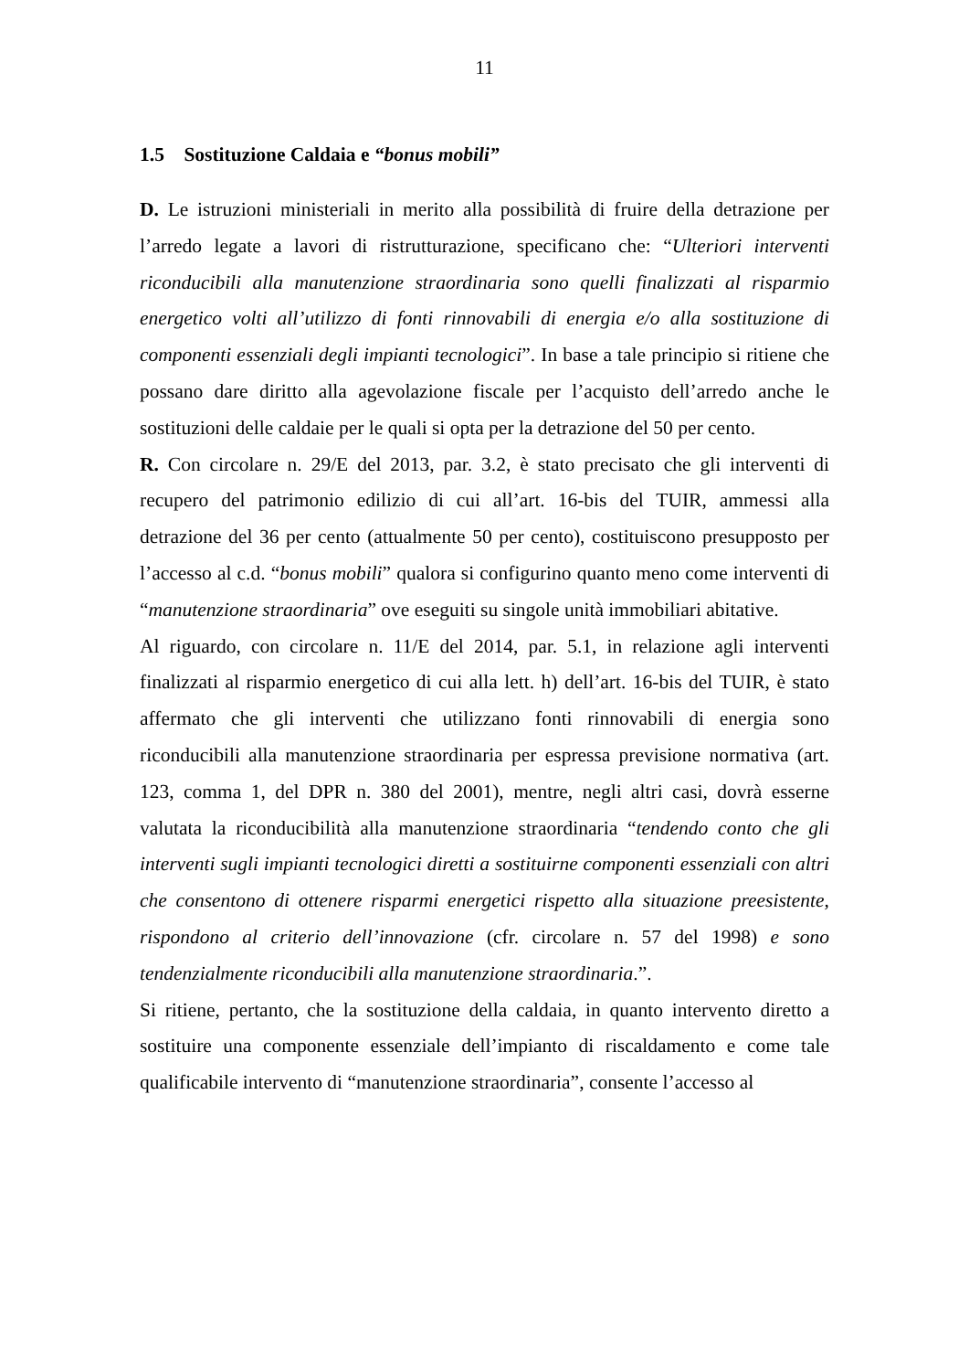11
1.5 Sostituzione Caldaia e “bonus mobili”
D. Le istruzioni ministeriali in merito alla possibilità di fruire della detrazione per l’arredo legate a lavori di ristrutturazione, specificano che: “Ulteriori interventi riconducibili alla manutenzione straordinaria sono quelli finalizzati al risparmio energetico volti all’utilizzo di fonti rinnovabili di energia e/o alla sostituzione di componenti essenziali degli impianti tecnologici”. In base a tale principio si ritiene che possano dare diritto alla agevolazione fiscale per l’acquisto dell’arredo anche le sostituzioni delle caldaie per le quali si opta per la detrazione del 50 per cento.
R. Con circolare n. 29/E del 2013, par. 3.2, è stato precisato che gli interventi di recupero del patrimonio edilizio di cui all’art. 16-bis del TUIR, ammessi alla detrazione del 36 per cento (attualmente 50 per cento), costituiscono presupposto per l’accesso al c.d. “bonus mobili” qualora si configurino quanto meno come interventi di “manutenzione straordinaria” ove eseguiti su singole unità immobiliari abitative.
Al riguardo, con circolare n. 11/E del 2014, par. 5.1, in relazione agli interventi finalizzati al risparmio energetico di cui alla lett. h) dell’art. 16-bis del TUIR, è stato affermato che gli interventi che utilizzano fonti rinnovabili di energia sono riconducibili alla manutenzione straordinaria per espressa previsione normativa (art. 123, comma 1, del DPR n. 380 del 2001), mentre, negli altri casi, dovrà esserne valutata la riconducibilità alla manutenzione straordinaria “tendendo conto che gli interventi sugli impianti tecnologici diretti a sostituirne componenti essenziali con altri che consentono di ottenere risparmi energetici rispetto alla situazione preesistente, rispondono al criterio dell’innovazione (cfr. circolare n. 57 del 1998) e sono tendenzialmente riconducibili alla manutenzione straordinaria.”.
Si ritiene, pertanto, che la sostituzione della caldaia, in quanto intervento diretto a sostituire una componente essenziale dell’impianto di riscaldamento e come tale qualificabile intervento di “manutenzione straordinaria”, consente l’accesso al